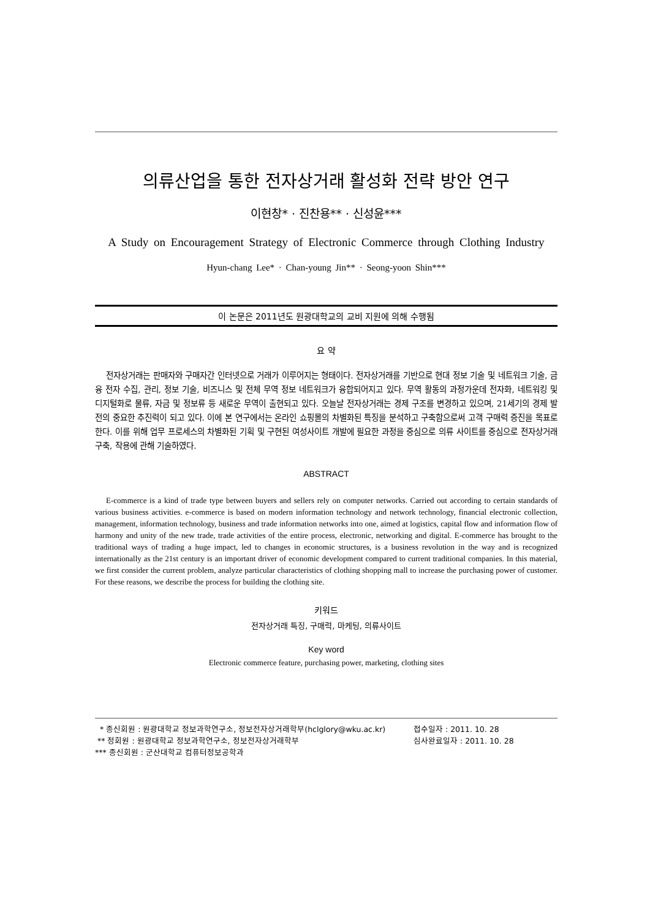의류산업을 통한 전자상거래 활성화 전략 방안 연구
이현창* · 진찬용** · 신성윤***
A Study on Encouragement Strategy of Electronic Commerce through Clothing Industry
Hyun-chang Lee* · Chan-young Jin** · Seong-yoon Shin***
이 논문은 2011년도 원광대학교의 교비 지원에 의해 수행됨
요 약
전자상거래는 판매자와 구매자간 인터넷으로 거래가 이루어지는 형태이다. 전자상거래를 기반으로 현대 정보 기술 및 네트워크 기술, 금융 전자 수집, 관리, 정보 기술, 비즈니스 및 전체 무역 정보 네트워크가 융합되어지고 있다. 무역 활동의 과정가운데 전자화, 네트워킹 및 디지털화로 물류, 자금 및 정보류 등 새로운 무역이 출현되고 있다. 오늘날 전자상거래는 경제 구조를 변경하고 있으며, 21세기의 경제 발전의 중요한 추진력이 되고 있다. 이에 본 연구에서는 온라인 쇼핑몰의 차별화된 특징을 분석하고 구축함으로써 고객 구매력 증진을 목표로 한다. 이를 위해 업무 프로세스의 차별화된 기획 및 구현된 여성사이트 개발에 필요한 과정을 중심으로 의류 사이트를 중심으로 전자상거래 구축, 작용에 관해 기술하였다.
ABSTRACT
E-commerce is a kind of trade type between buyers and sellers rely on computer networks. Carried out according to certain standards of various business activities. e-commerce is based on modern information technology and network technology, financial electronic collection, management, information technology, business and trade information networks into one, aimed at logistics, capital flow and information flow of harmony and unity of the new trade, trade activities of the entire process, electronic, networking and digital. E-commerce has brought to the traditional ways of trading a huge impact, led to changes in economic structures, is a business revolution in the way and is recognized internationally as the 21st century is an important driver of economic development compared to current traditional companies. In this material, we first consider the current problem, analyze particular characteristics of clothing shopping mall to increase the purchasing power of customer. For these reasons, we describe the process for building the clothing site.
키워드
전자상거래 특징, 구매력, 마케팅, 의류사이트
Key word
Electronic commerce feature, purchasing power, marketing, clothing sites
* 종신회원 : 원광대학교 정보과학연구소, 정보전자상거래학부(hclglory@wku.ac.kr)
** 정회원 : 원광대학교 정보과학연구소, 정보전자상거래학부
*** 종신회원 : 군산대학교 컴퓨터정보공학과
접수일자 : 2011. 10. 28
심사완료일자 : 2011. 10. 28